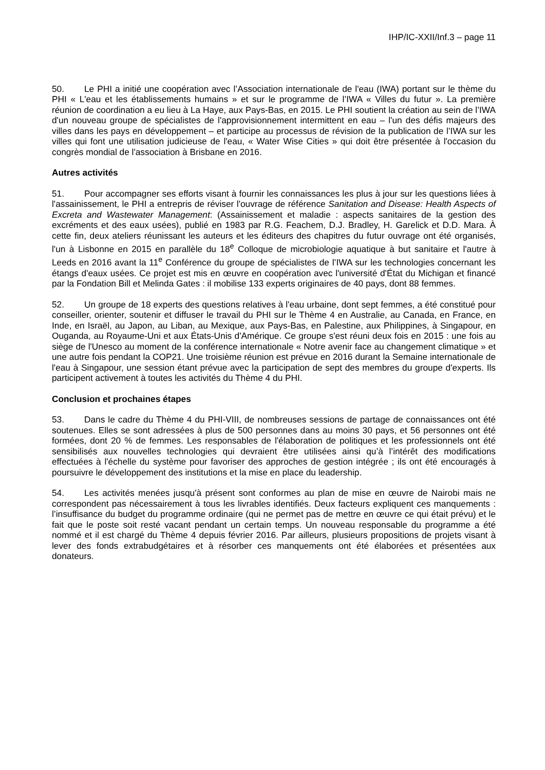IHP/IC-XXII/Inf.3 – page 11
50. Le PHI a initié une coopération avec l’Association internationale de l'eau (IWA) portant sur le thème du PHI « L'eau et les établissements humains » et sur le programme de l’IWA « Villes du futur ». La première réunion de coordination a eu lieu à La Haye, aux Pays-Bas, en 2015. Le PHI soutient la création au sein de l’IWA d'un nouveau groupe de spécialistes de l'approvisionnement intermittent en eau – l'un des défis majeurs des villes dans les pays en développement – et participe au processus de révision de la publication de l’IWA sur les villes qui font une utilisation judicieuse de l'eau, « Water Wise Cities » qui doit être présentée à l'occasion du congrès mondial de l'association à Brisbane en 2016.
Autres activités
51. Pour accompagner ses efforts visant à fournir les connaissances les plus à jour sur les questions liées à l'assainissement, le PHI a entrepris de réviser l'ouvrage de référence Sanitation and Disease: Health Aspects of Excreta and Wastewater Management: (Assainissement et maladie : aspects sanitaires de la gestion des excréments et des eaux usées), publié en 1983 par R.G. Feachem, D.J. Bradley, H. Garelick et D.D. Mara. À cette fin, deux ateliers réunissant les auteurs et les éditeurs des chapitres du futur ouvrage ont été organisés, l'un à Lisbonne en 2015 en parallèle du 18<sup>e</sup> Colloque de microbiologie aquatique à but sanitaire et l'autre à Leeds en 2016 avant la 11<sup>e</sup> Conférence du groupe de spécialistes de l’IWA sur les technologies concernant les étangs d'eaux usées. Ce projet est mis en œuvre en coopération avec l'université d'État du Michigan et financé par la Fondation Bill et Melinda Gates : il mobilise 133 experts originaires de 40 pays, dont 88 femmes.
52. Un groupe de 18 experts des questions relatives à l'eau urbaine, dont sept femmes, a été constitué pour conseiller, orienter, soutenir et diffuser le travail du PHI sur le Thème 4 en Australie, au Canada, en France, en Inde, en Israël, au Japon, au Liban, au Mexique, aux Pays-Bas, en Palestine, aux Philippines, à Singapour, en Ouganda, au Royaume-Uni et aux États-Unis d'Amérique. Ce groupe s'est réuni deux fois en 2015 : une fois au siège de l'Unesco au moment de la conférence internationale « Notre avenir face au changement climatique » et une autre fois pendant la COP21. Une troisième réunion est prévue en 2016 durant la Semaine internationale de l'eau à Singapour, une session étant prévue avec la participation de sept des membres du groupe d'experts. Ils participent activement à toutes les activités du Thème 4 du PHI.
Conclusion et prochaines étapes
53. Dans le cadre du Thème 4 du PHI-VIII, de nombreuses sessions de partage de connaissances ont été soutenues. Elles se sont adressées à plus de 500 personnes dans au moins 30 pays, et 56 personnes ont été formées, dont 20 % de femmes. Les responsables de l'élaboration de politiques et les professionnels ont été sensibilisés aux nouvelles technologies qui devraient être utilisées ainsi qu’à l’intérêt des modifications effectuées à l'échelle du système pour favoriser des approches de gestion intégrée ; ils ont été encouragés à poursuivre le développement des institutions et la mise en place du leadership.
54. Les activités menées jusqu'à présent sont conformes au plan de mise en œuvre de Nairobi mais ne correspondent pas nécessairement à tous les livrables identifiés. Deux facteurs expliquent ces manquements : l’insuffisance du budget du programme ordinaire (qui ne permet pas de mettre en œuvre ce qui était prévu) et le fait que le poste soit resté vacant pendant un certain temps. Un nouveau responsable du programme a été nommé et il est chargé du Thème 4 depuis février 2016. Par ailleurs, plusieurs propositions de projets visant à lever des fonds extrabudgétaires et à résorber ces manquements ont été élaborées et présentées aux donateurs.